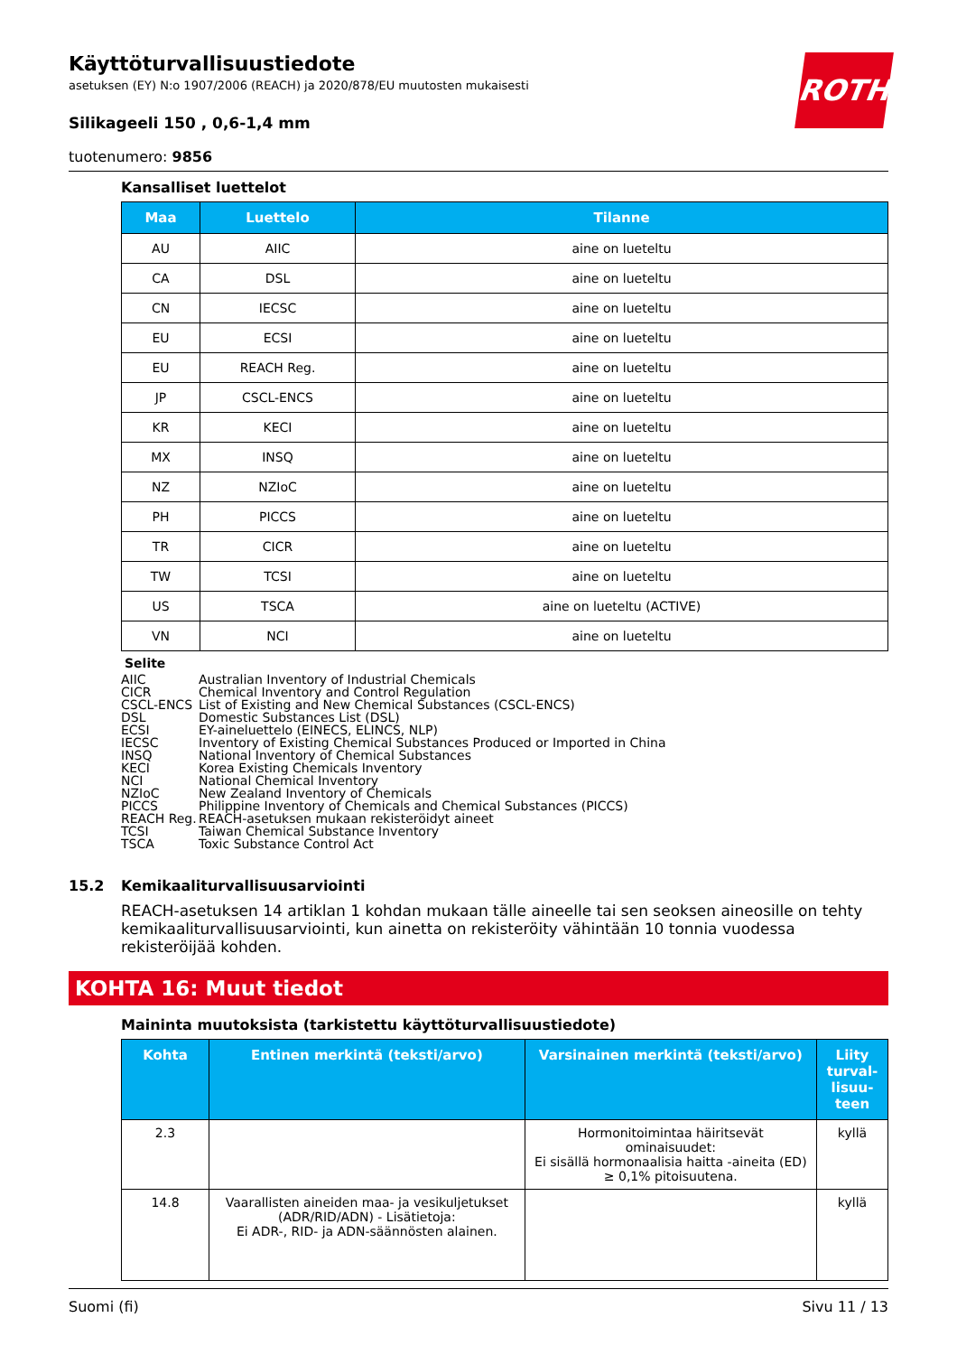ROTH
Käyttöturvallisuustiedote
asetuksen (EY) N:o 1907/2006 (REACH) ja 2020/878/EU muutosten mukaisesti
Silikageeli 150 , 0,6-1,4 mm
tuotenumero: 9856
Kansalliset luettelot
| Maa | Luettelo | Tilanne |
| --- | --- | --- |
| AU | AIIC | aine on lueteltu |
| CA | DSL | aine on lueteltu |
| CN | IECSC | aine on lueteltu |
| EU | ECSI | aine on lueteltu |
| EU | REACH Reg. | aine on lueteltu |
| JP | CSCL-ENCS | aine on lueteltu |
| KR | KECI | aine on lueteltu |
| MX | INSQ | aine on lueteltu |
| NZ | NZIoC | aine on lueteltu |
| PH | PICCS | aine on lueteltu |
| TR | CICR | aine on lueteltu |
| TW | TCSI | aine on lueteltu |
| US | TSCA | aine on lueteltu (ACTIVE) |
| VN | NCI | aine on lueteltu |
Selite
AIIC Australian Inventory of Industrial Chemicals
CICR Chemical Inventory and Control Regulation
CSCL-ENCS List of Existing and New Chemical Substances (CSCL-ENCS)
DSL Domestic Substances List (DSL)
ECSI EY-aineluettelo (EINECS, ELINCS, NLP)
IECSC Inventory of Existing Chemical Substances Produced or Imported in China
INSQ National Inventory of Chemical Substances
KECI Korea Existing Chemicals Inventory
NCI National Chemical Inventory
NZIoC New Zealand Inventory of Chemicals
PICCS Philippine Inventory of Chemicals and Chemical Substances (PICCS)
REACH Reg. REACH-asetuksen mukaan rekisteröidyt aineet
TCSI Taiwan Chemical Substance Inventory
TSCA Toxic Substance Control Act
15.2 Kemikaaliturvallisuusarviointi
REACH-asetuksen 14 artiklan 1 kohdan mukaan tälle aineelle tai sen seoksen aineosille on tehty kemikaaliturvallisuusarviointi, kun ainetta on rekisteröity vähintään 10 tonnia vuodessa rekisteröijää kohden.
KOHTA 16: Muut tiedot
Maininta muutoksista (tarkistettu käyttöturvallisuustiedote)
| Kohta | Entinen merkintä (teksti/arvo) | Varsinainen merkintä (teksti/arvo) | Liity turval-lisuu-teen |
| --- | --- | --- | --- |
| 2.3 | | Hormonitoimintaa häiritsevät ominaisuudet: Ei sisällä hormonaalisia haitta -aineita (ED) ≥ 0,1% pitoisuutena. | kyllä |
| 14.8 | Vaarallisten aineiden maa- ja vesikuljetukset (ADR/RID/ADN) - Lisätietoja: Ei ADR-, RID- ja ADN-säännösten alainen. | | kyllä |
Suomi (fi) Sivu 11 / 13